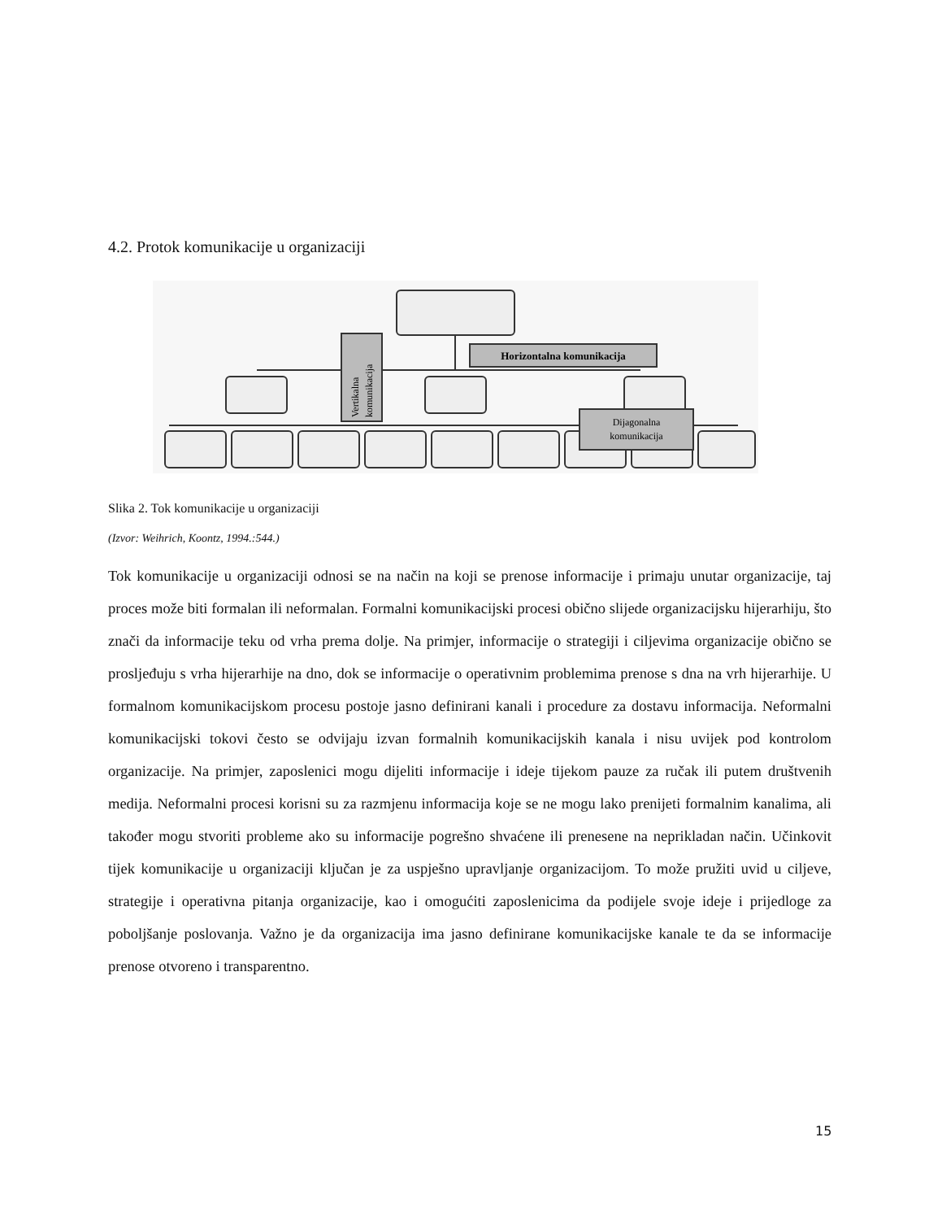4.2. Protok komunikacije u organizaciji
Horizontalna komunikacija
Dijagonalna
komunikacija
Vertikalna
komunikacija
Slika 2. Tok komunikacije u organizaciji
(Izvor: Weihrich, Koontz, 1994.:544.)
Tok komunikacije u organizaciji odnosi se na način na koji se prenose informacije i primaju unutar organizacije, taj proces može biti formalan ili neformalan. Formalni komunikacijski procesi obično slijede organizacijsku hijerarhiju, što znači da informacije teku od vrha prema dolje. Na primjer, informacije o strategiji i ciljevima organizacije obično se prosljeđuju s vrha hijerarhije na dno, dok se informacije o operativnim problemima prenose s dna na vrh hijerarhije. U formalnom komunikacijskom procesu postoje jasno definirani kanali i procedure za dostavu informacija. Neformalni komunikacijski tokovi često se odvijaju izvan formalnih komunikacijskih kanala i nisu uvijek pod kontrolom organizacije. Na primjer, zaposlenici mogu dijeliti informacije i ideje tijekom pauze za ručak ili putem društvenih medija. Neformalni procesi korisni su za razmjenu informacija koje se ne mogu lako prenijeti formalnim kanalima, ali također mogu stvoriti probleme ako su informacije pogrešno shvaćene ili prenesene na neprikladan način. Učinkovit tijek komunikacije u organizaciji ključan je za uspješno upravljanje organizacijom. To može pružiti uvid u ciljeve, strategije i operativna pitanja organizacije, kao i omogućiti zaposlenicima da podijele svoje ideje i prijedloge za poboljšanje poslovanja. Važno je da organizacija ima jasno definirane komunikacijske kanale te da se informacije prenose otvoreno i transparentno.
15